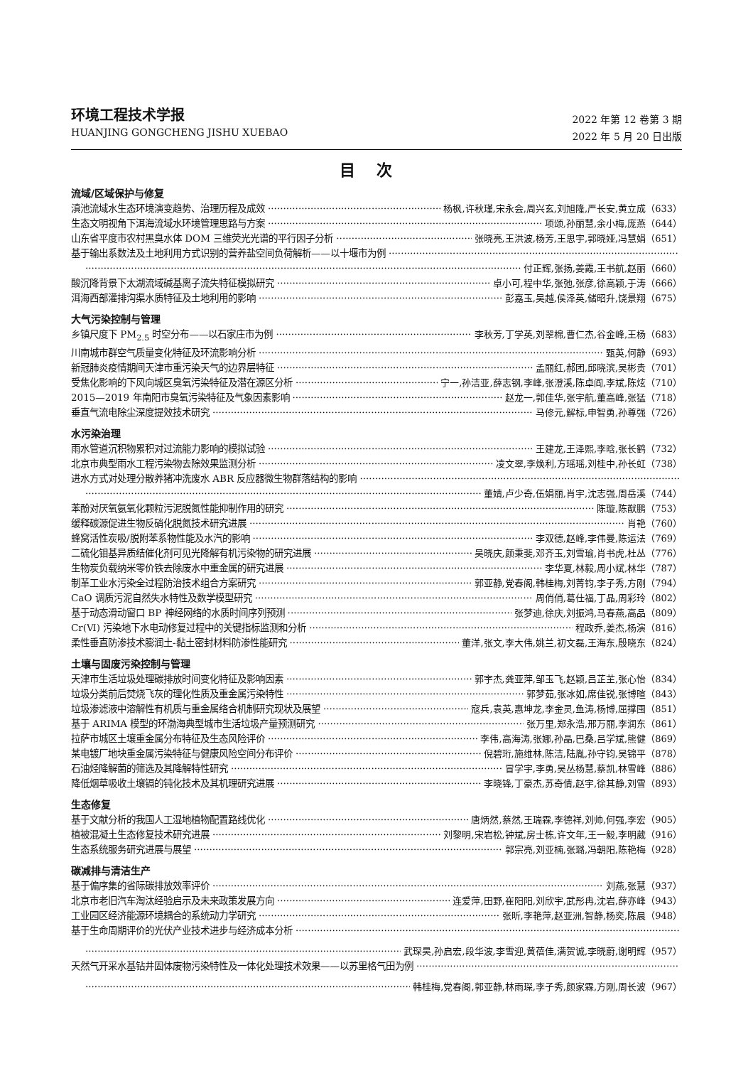环境工程技术学报
HUANJING GONGCHENG JISHU XUEBAO
2022 年第 12 卷第 3 期
2022 年 5 月 20 日出版
目次
流域/区域保护与修复
滇池流域水生态环境演变趋势、治理历程及成效 杨枫,许秋瑾,宋永会,周兴玄,刘旭隆,严长安,黄立成（633）
生态文明视角下洱海流域水环境管理思路与方案 项颂,孙丽慧,余小梅,庞燕（644）
山东省平度市农村黑臭水体 DOM 三维荧光光谱的平行因子分析 张晓亮,王洪波,杨芳,王思宇,郭晓娅,冯慧娟（651）
基于输出系数法及土地利用方式识别的营养盐空间负荷解析——以十堰市为例
付正辉,张扬,姜霞,王书航,赵丽（660）
酸沉降背景下太湖流域碱基离子流失特征模拟研究 卓小可,程中华,张弛,张彦,徐高颖,于涛（666）
洱海西部灌排沟渠水质特征及土地利用的影响 彭嘉玉,吴越,侯泽英,储昭升,饶景翔（675）
大气污染控制与管理
乡镇尺度下 PM<sub>2.5</sub> 时空分布——以石家庄市为例 李秋芳,丁学英,刘翠棉,曹仁杰,谷金峰,王杨（683）
川南城市群空气质量变化特征及环流影响分析 甄英,何静（693）
新冠肺炎疫情期间天津市重污染天气的边界层特征 孟丽红,郝团,邱晓滨,吴彬贵（701）
受焦化影响的下风向城区臭氧污染特征及潜在源区分析 宁一,孙洁亚,薛志钢,李峰,张澄溪,陈卓阎,李斌,陈炫（710）
2015—2019 年南阳市臭氧污染特征及气象因素影响 赵龙一,郭佳华,张宇航,董高峰,张猛（718）
垂直气流电除尘深度提效技术研究 马修元,解标,申智勇,孙尊强（726）
水污染治理
雨水管道沉积物累积对过流能力影响的模拟试验 王建龙,王泽熙,李晗,张长鹤（732）
北京市典型雨水工程污染物去除效果监测分析 凌文翠,李焕利,方瑶瑶,刘桂中,孙长虹（738）
进水方式对处理分散养猪冲洗废水 ABR 反应器微生物群落结构的影响
董婧,卢少奇,伍娟丽,肖宇,沈志强,周岳溪（744）
苯酚对厌氧氨氧化颗粒污泥脱氮性能抑制作用的研究 陈璇,陈猷鹏（753）
缓释碳源促进生物反硝化脱氮技术研究进展 肖艳（760）
蜂窝活性炭吸/脱附苯系物性能及水汽的影响 李双德,赵峰,李伟曼,陈运法（769）
二硫化钼基异质结催化剂可见光降解有机污染物的研究进展 吴晓庆,颜秉斐,邓齐玉,刘雪瑜,肖书虎,杜丛（776）
生物炭负载纳米零价铁去除废水中重金属的研究进展 李华夏,林毅,周小斌,林华（787）
制革工业水污染全过程防治技术组合方案研究 郭亚静,党春阁,韩桂梅,刘菁钧,李子秀,方刚（794）
CaO 调质污泥自然失水特性及数学模型研究 周俏俏,葛仕福,丁晶,周彩玲（802）
基于动态滑动窗口 BP 神经网络的水质时间序列预测 张梦迪,徐庆,刘振鸿,马春燕,高品（809）
Cr(Ⅵ) 污染地下水电动修复过程中的关键指标监测和分析 程政乔,姜杰,杨演（816）
柔性垂直防渗技术膨润土-黏土密封材料防渗性能研究 董洋,张文,李大伟,姚兰,初文磊,王海东,殷晓东（824）
土壤与固废污染控制与管理
天津市生活垃圾处理碳排放时间变化特征及影响因素 郭宇杰,龚亚萍,邹玉飞,赵颖,吕芷芏,张心怡（834）
垃圾分类前后焚烧飞灰的理化性质及重金属污染特性 郭梦茹,张冰如,席佳锐,张博暄（843）
垃圾渗滤液中溶解性有机质与重金属络合机制研究现状及展望 寇兵,袁英,惠坤龙,李金灵,鱼涛,杨博,屈撑囤（851）
基于 ARIMA 模型的环渤海典型城市生活垃圾产量预测研究 张万里,郑永浩,邢万丽,李润东（861）
拉萨市城区土壤重金属分布特征及生态风险评价 李伟,高海涛,张娜,孙晶,巴桑,吕学斌,熊健（869）
某电镀厂地块重金属污染特征与健康风险空间分布评价 倪碧珩,施维林,陈洁,陆胤,孙守钧,吴锦平（878）
石油烃降解菌的筛选及其降解特性研究 冒学宇,李勇,吴丛杨慧,蔡凯,林雪峰（886）
降低烟草吸收土壤镉的钝化技术及其机理研究进展 李晓锋,丁豪杰,苏奇倩,赵宇,徐其静,刘雪（893）
生态修复
基于文献分析的我国人工湿地植物配置路线优化 唐炳然,蔡然,王瑞霖,李德祥,刘帅,何强,李宏（905）
植被混凝土生态修复技术研究进展 刘黎明,宋岩松,钟斌,房士栋,许文年,王一毅,李明葳（916）
生态系统服务研究进展与展望 郭宗亮,刘亚楠,张璐,冯朝阳,陈艳梅（928）
碳减排与清洁生产
基于偏序集的省际碳排放效率评价 刘燕,张慧（937）
北京市老旧汽车淘汰经验启示及未来政策发展方向 连爱萍,田野,崔阳阳,刘欣宇,武彤冉,沈岩,薛亦峰（943）
工业园区经济能源环境耦合的系统动力学研究 张昕,李艳萍,赵亚洲,智静,杨奕,陈晨（948）
基于生命周期评价的光伏产业技术进步与经济成本分析
武琛昊,孙启宏,段华波,李雪迎,黄蓓佳,满贺诚,李晓蔚,谢明辉（957）
天然气开采水基钻井固体废物污染特性及一体化处理技术效果——以苏里格气田为例
韩桂梅,党春阁,郭亚静,林雨琛,李子秀,颜家霖,方刚,周长波（967）